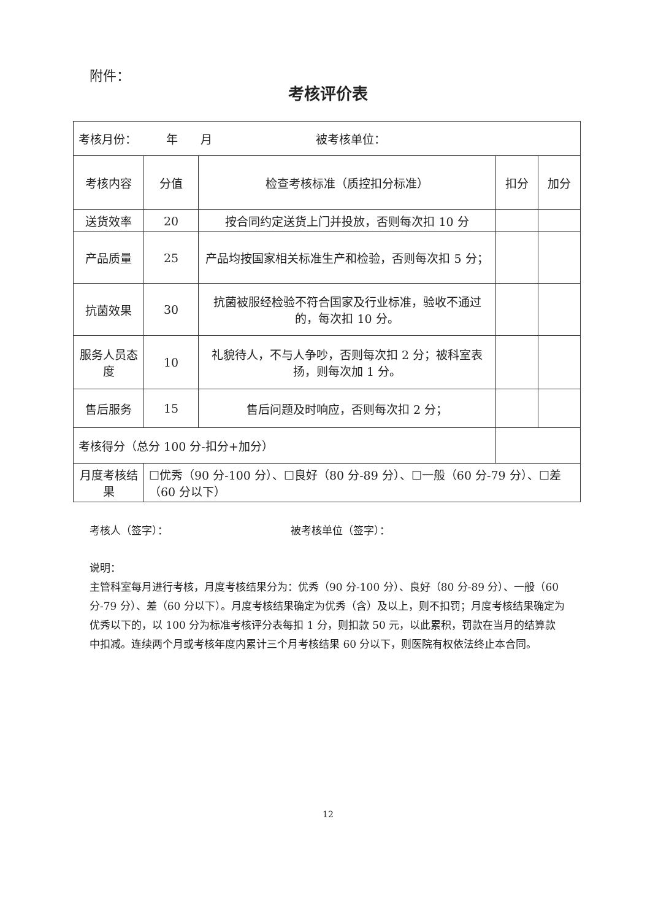附件：
考核评价表
| 考核月份： 年 月 被考核单位： | | | | |
| 考核内容 | 分值 | 检查考核标准（质控扣分标准） | 扣分 | 加分 |
| 送货效率 | 20 | 按合同约定送货上门并投放，否则每次扣 10 分 | | |
| 产品质量 | 25 | 产品均按国家相关标准生产和检验，否则每次扣 5 分； | | |
| 抗菌效果 | 30 | 抗菌被服经检验不符合国家及行业标准，验收不通过的，每次扣 10 分。 | | |
| 服务人员态度 | 10 | 礼貌待人，不与人争吵，否则每次扣 2 分；被科室表扬，则每次加 1 分。 | | |
| 售后服务 | 15 | 售后问题及时响应，否则每次扣 2 分； | | |
| 考核得分（总分 100 分-扣分+加分） | | | | |
| 月度考核结果 | ☐优秀（90 分-100 分）、☐良好（80 分-89 分）、☐一般（60 分-79 分）、☐差（60 分以下） | | | |
考核人（签字）： 被考核单位（签字）：
说明：
主管科室每月进行考核，月度考核结果分为：优秀（90 分-100 分）、良好（80 分-89 分）、一般（60 分-79 分）、差（60 分以下）。月度考核结果确定为优秀（含）及以上，则不扣罚；月度考核结果确定为优秀以下的，以 100 分为标准考核评分表每扣 1 分，则扣款 50 元，以此累积，罚款在当月的结算款中扣减。连续两个月或考核年度内累计三个月考核结果 60 分以下，则医院有权依法终止本合同。
12